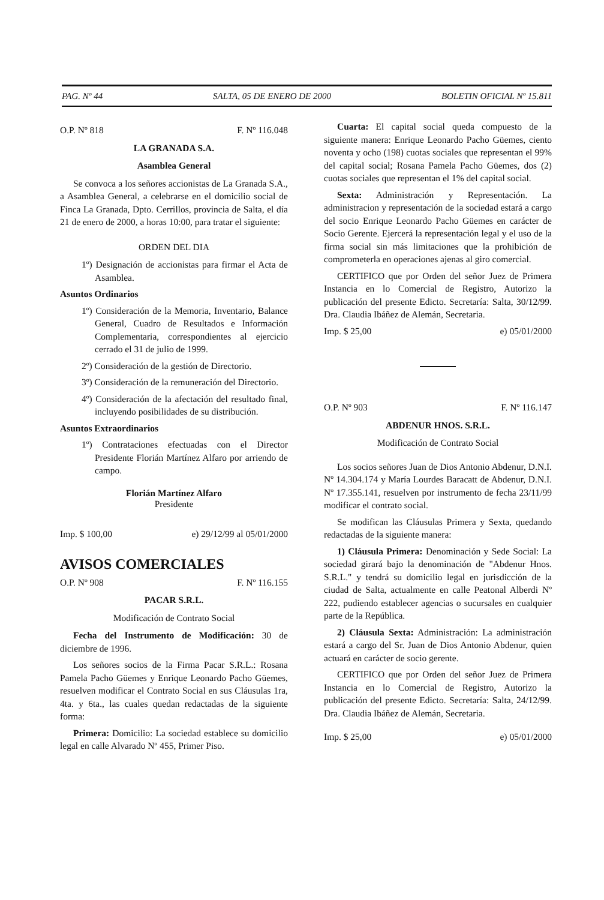PAG. Nº 44 SALTA, 05 DE ENERO DE 2000 BOLETIN OFICIAL Nº 15.811
O.P. Nº 818 F. Nº 116.048
LA GRANADA S.A.
Asamblea General
Se convoca a los señores accionistas de La Granada S.A., a Asamblea General, a celebrarse en el domicilio social de Finca La Granada, Dpto. Cerrillos, provincia de Salta, el día 21 de enero de 2000, a horas 10:00, para tratar el siguiente:
ORDEN DEL DIA
1º) Designación de accionistas para firmar el Acta de Asamblea.
Asuntos Ordinarios
1º) Consideración de la Memoria, Inventario, Balance General, Cuadro de Resultados e Información Complementaria, correspondientes al ejercicio cerrado el 31 de julio de 1999.
2º) Consideración de la gestión de Directorio.
3º) Consideración de la remuneración del Directorio.
4º) Consideración de la afectación del resultado final, incluyendo posibilidades de su distribución.
Asuntos Extraordinarios
1º) Contrataciones efectuadas con el Director Presidente Florián Martínez Alfaro por arriendo de campo.
Florián Martínez Alfaro
Presidente
Imp. $ 100,00 e) 29/12/99 al 05/01/2000
AVISOS COMERCIALES
O.P. Nº 908 F. Nº 116.155
PACAR S.R.L.
Modificación de Contrato Social
Fecha del Instrumento de Modificación: 30 de diciembre de 1996.
Los señores socios de la Firma Pacar S.R.L.: Rosana Pamela Pacho Güemes y Enrique Leonardo Pacho Güemes, resuelven modificar el Contrato Social en sus Cláusulas 1ra, 4ta. y 6ta., las cuales quedan redactadas de la siguiente forma:
Primera: Domicilio: La sociedad establece su domicilio legal en calle Alvarado Nº 455, Primer Piso.
Cuarta: El capital social queda compuesto de la siguiente manera: Enrique Leonardo Pacho Güemes, ciento noventa y ocho (198) cuotas sociales que representan el 99% del capital social; Rosana Pamela Pacho Güemes, dos (2) cuotas sociales que representan el 1% del capital social.
Sexta: Administración y Representación. La administracion y representación de la sociedad estará a cargo del socio Enrique Leonardo Pacho Güemes en carácter de Socio Gerente. Ejercerá la representación legal y el uso de la firma social sin más limitaciones que la prohibición de comprometerla en operaciones ajenas al giro comercial.
CERTIFICO que por Orden del señor Juez de Primera Instancia en lo Comercial de Registro, Autorizo la publicación del presente Edicto. Secretaría: Salta, 30/12/99. Dra. Claudia Ibáñez de Alemán, Secretaria.
Imp. $ 25,00 e) 05/01/2000
O.P. Nº 903 F. Nº 116.147
ABDENUR HNOS. S.R.L.
Modificación de Contrato Social
Los socios señores Juan de Dios Antonio Abdenur, D.N.I. Nº 14.304.174 y María Lourdes Baracatt de Abdenur, D.N.I. Nº 17.355.141, resuelven por instrumento de fecha 23/11/99 modificar el contrato social.
Se modifican las Cláusulas Primera y Sexta, quedando redactadas de la siguiente manera:
1) Cláusula Primera: Denominación y Sede Social: La sociedad girará bajo la denominación de "Abdenur Hnos. S.R.L." y tendrá su domicilio legal en jurisdicción de la ciudad de Salta, actualmente en calle Peatonal Alberdi Nº 222, pudiendo establecer agencias o sucursales en cualquier parte de la República.
2) Cláusula Sexta: Administración: La administración estará a cargo del Sr. Juan de Dios Antonio Abdenur, quien actuará en carácter de socio gerente.
CERTIFICO que por Orden del señor Juez de Primera Instancia en lo Comercial de Registro, Autorizo la publicación del presente Edicto. Secretaría: Salta, 24/12/99. Dra. Claudia Ibáñez de Alemán, Secretaria.
Imp. $ 25,00 e) 05/01/2000